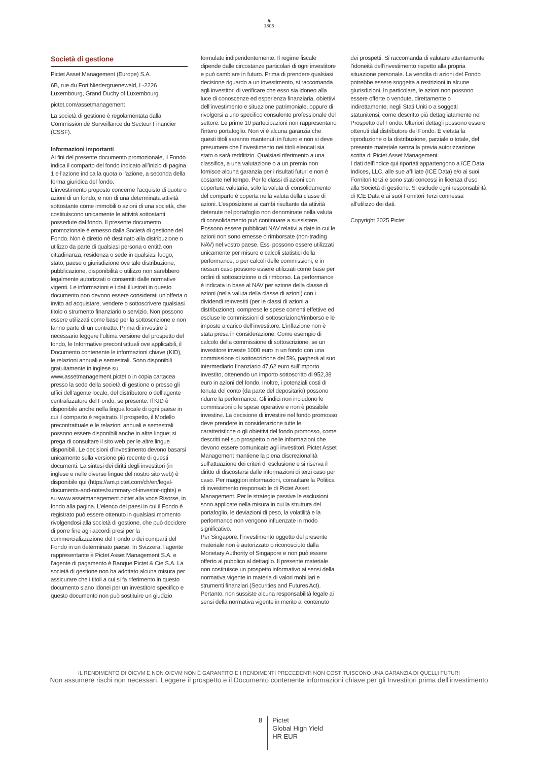♞
1805
Società di gestione
Pictet Asset Management (Europe) S.A.
6B, rue du Fort Niedergruenewald, L-2226 Luxembourg, Grand Duchy of Luxembourg
pictet.com/assetmanagement
La società di gestione è regolamentata dalla Commission de Surveillance du Secteur Financier (CSSF).
Informazioni importanti
Ai fini del presente documento promozionale, il Fondo indica il comparto del fondo indicato all’inizio di pagina 1 e l’azione indica la quota o l’azione, a seconda della forma giuridica del fondo.
L’investimento proposto concerne l’acquisto di quote o azioni di un fondo, e non di una determinata attività sottostante come immobili o azioni di una società, che costituiscono unicamente le attività sottostanti possedute dal fondo. Il presente documento promozionale è emesso dalla Società di gestione del Fondo. Non è diretto né destinato alla distribuzione o utilizzo da parte di qualsiasi persona o entità con cittadinanza, residenza o sede in qualsiasi luogo, stato, paese o giurisdizione ove tale distribuzione, pubblicazione, disponibilità o utilizzo non sarebbero legalmente autorizzati o consentiti dalle normative vigenti. Le informazioni e i dati illustrati in questo documento non devono essere considerati un’offerta o invito ad acquistare, vendere o sottoscrivere qualsiasi titolo o strumento finanziario o servizio. Non possono essere utilizzati come base per la sottoscrizione e non fanno parte di un contratto. Prima di investire è necessario leggere l’ultima versione del prospetto del fondo, le Informative precontrattuali ove applicabili, il Documento contenente le informazioni chiave (KID), le relazioni annuali e semestrali. Sono disponibili gratuitamente in inglese su www.assetmanagement.pictet o in copia cartacea presso la sede della società di gestione o presso gli uffici dell’agente locale, del distributore o dell’agente centralizzatore del Fondo, se presente. Il KID è disponibile anche nella lingua locale di ogni paese in cui il comparto è registrato. Il prospetto, il Modello precontrattuale e le relazioni annuali e semestrali possono essere disponibili anche in altre lingue; si prega di consultare il sito web per le altre lingue disponibili. Le decisioni d’investimento devono basarsi unicamente sulla versione più recente di questi documenti. La sintesi dei diritti degli investitori (in inglese e nelle diverse lingue del nostro sito web) è disponibile qui (https://am.pictet.com/ch/en/legal-documents-and-notes/summary-of-investor-rights) e su www.assetmanagement.pictet alla voce Risorse, in fondo alla pagina. L’elenco dei paesi in cui il Fondo è registrato può essere ottenuto in qualsiasi momento rivolgendosi alla società di gestione, che può decidere di porre fine agli accordi presi per la commercializzazione del Fondo o dei comparti del Fondo in un determinato paese. In Svizzera, l’agente rappresentante è Pictet Asset Management S.A. e l’agente di pagamento è Banque Pictet & Cie S.A. La società di gestione non ha adottato alcuna misura per assicurare che i titoli a cui si fa riferimento in questo documento siano idonei per un investitore specifico e questo documento non può sostituire un giudizio
formulato indipendentemente. Il regime fiscale dipende dalle circostanze particolari di ogni investitore e può cambiare in futuro. Prima di prendere qualsiasi decisione riguardo a un investimento, si raccomanda agli investitori di verificare che esso sia idoneo alla luce di conoscenze ed esperienza finanziaria, obiettivi dell’investimento e situazione patrimoniale, oppure di rivolgersi a uno specifico consulente professionale del settore. Le prime 10 partecipazioni non rappresentano l’intero portafoglio. Non vi è alcuna garanzia che questi titoli saranno mantenuti in futuro e non si deve presumere che l’investimento nei titoli elencati sia stato o sarà redditizio. Qualsiasi riferimento a una classifica, a una valutazione o a un premio non fornisce alcuna garanzia per i risultati futuri e non è costante nel tempo. Per le classi di azioni con copertura valutaria, solo la valuta di consolidamento del comparto è coperta nella valuta della classe di azioni. L’esposizione ai cambi risultante da attività detenute nel portafoglio non denominate nella valuta di consolidamento può continuare a sussistere.
Possono essere pubblicati NAV relativi a date in cui le azioni non sono emesse o rimborsate (non-trading NAV) nel vostro paese. Essi possono essere utilizzati unicamente per misure e calcoli statistici della performance, o per calcoli delle commissioni, e in nessun caso possono essere utilizzati come base per ordini di sottoscrizione o di rimborso. La performance è indicata in base al NAV per azione della classe di azioni (nella valuta della classe di azioni) con i dividendi reinvestiti (per le classi di azioni a distribuzione), comprese le spese correnti effettive ed escluse le commissioni di sottoscrizione/rimborso e le imposte a carico dell’investitore. L’inflazione non è stata presa in considerazione. Come esempio di calcolo della commissione di sottoscrizione, se un investitore investe 1000 euro in un fondo con una commissione di sottoscrizione del 5%, pagherà al suo intermediario finanziario 47,62 euro sull’importo investito, ottenendo un importo sottoscritto di 952,38 euro in azioni del fondo. Inoltre, i potenziali costi di tenuta del conto (da parte del depositario) possono ridurre la performance. Gli indici non includono le commissioni o le spese operative e non è possibile investirvi. La decisione di investire nel fondo promosso deve prendere in considerazione tutte le caratteristiche o gli obiettivi del fondo promosso, come descritti nel suo prospetto o nelle informazioni che devono essere comunicate agli investitori. Pictet Asset Management mantiene la piena discrezionalità sull’attuazione dei criteri di esclusione e si riserva il diritto di discostarsi dalle informazioni di terzi caso per caso. Per maggiori informazioni, consultare la Politica di investimento responsabile di Pictet Asset Management. Per le strategie passive le esclusioni sono applicate nella misura in cui la struttura del portafoglio, le deviazioni di peso, la volatilità e la performance non vengono influenzate in modo significativo.
Per Singapore: l’investimento oggetto del presente materiale non è autorizzato o riconosciuto dalla Monetary Authority of Singapore e non può essere offerto al pubblico al dettaglio. Il presente materiale non costituisce un prospetto informativo ai sensi della normativa vigente in materia di valori mobiliari e strumenti finanziari (Securities and Futures Act). Pertanto, non sussiste alcuna responsabilità legale ai sensi della normativa vigente in merito al contenuto
dei prospetti. Si raccomanda di valutare attentamente l’idoneità dell’investimento rispetto alla propria situazione personale. La vendita di azioni del Fondo potrebbe essere soggetta a restrizioni in alcune giurisdizioni. In particolare, le azioni non possono essere offerte o vendute, direttamente o indirettamente, negli Stati Uniti o a soggetti statunitensi, come descritto più dettagliatamente nel Prospetto del Fondo. Ulteriori dettagli possono essere ottenuti dal distributore del Fondo. È vietata la riproduzione o la distribuzione, parziale o totale, del presente materiale senza la previa autorizzazione scritta di Pictet Asset Management.
I dati dell’indice qui riportati appartengono a ICE Data Indices, LLC, alle sue affiliate (ICE Data) e/o ai suoi Fornitori terzi e sono stati concessi in licenza d’uso alla Società di gestione. Si esclude ogni responsabilità di ICE Data e ai suoi Fornitori Terzi connessa all’utilizzo dei dati.
Copyright 2025 Pictet
IL RENDIMENTO DI OICVM E NON OICVM NON È GARANTITO E I RENDIMENTI PRECEDENTI NON COSTITUISCONO UNA GARANZIA DI QUELLI FUTURI
Non assumere rischi non necessari. Leggere il prospetto e il Documento contenente informazioni chiave per gli Investitori prima dell'investimento
8
Pictet
Global High Yield
HR EUR